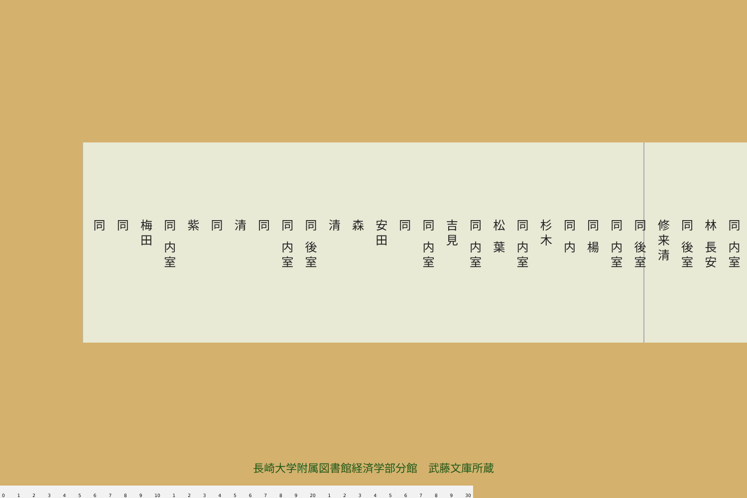同 内室
林 長安
同 後室
修来清
同 後室
同 内室
同 楊
同 内
杉木
同 内室
松 葉
同 内室
吉見
同 内室
同
安田
森
清
同 後室
同 内室
同
清
同
紫
同 内室
梅田
同
同
長崎大学附属図書館経済学部分館　武藤文庫所蔵
0123456789 10 123456789 20 123456789 30